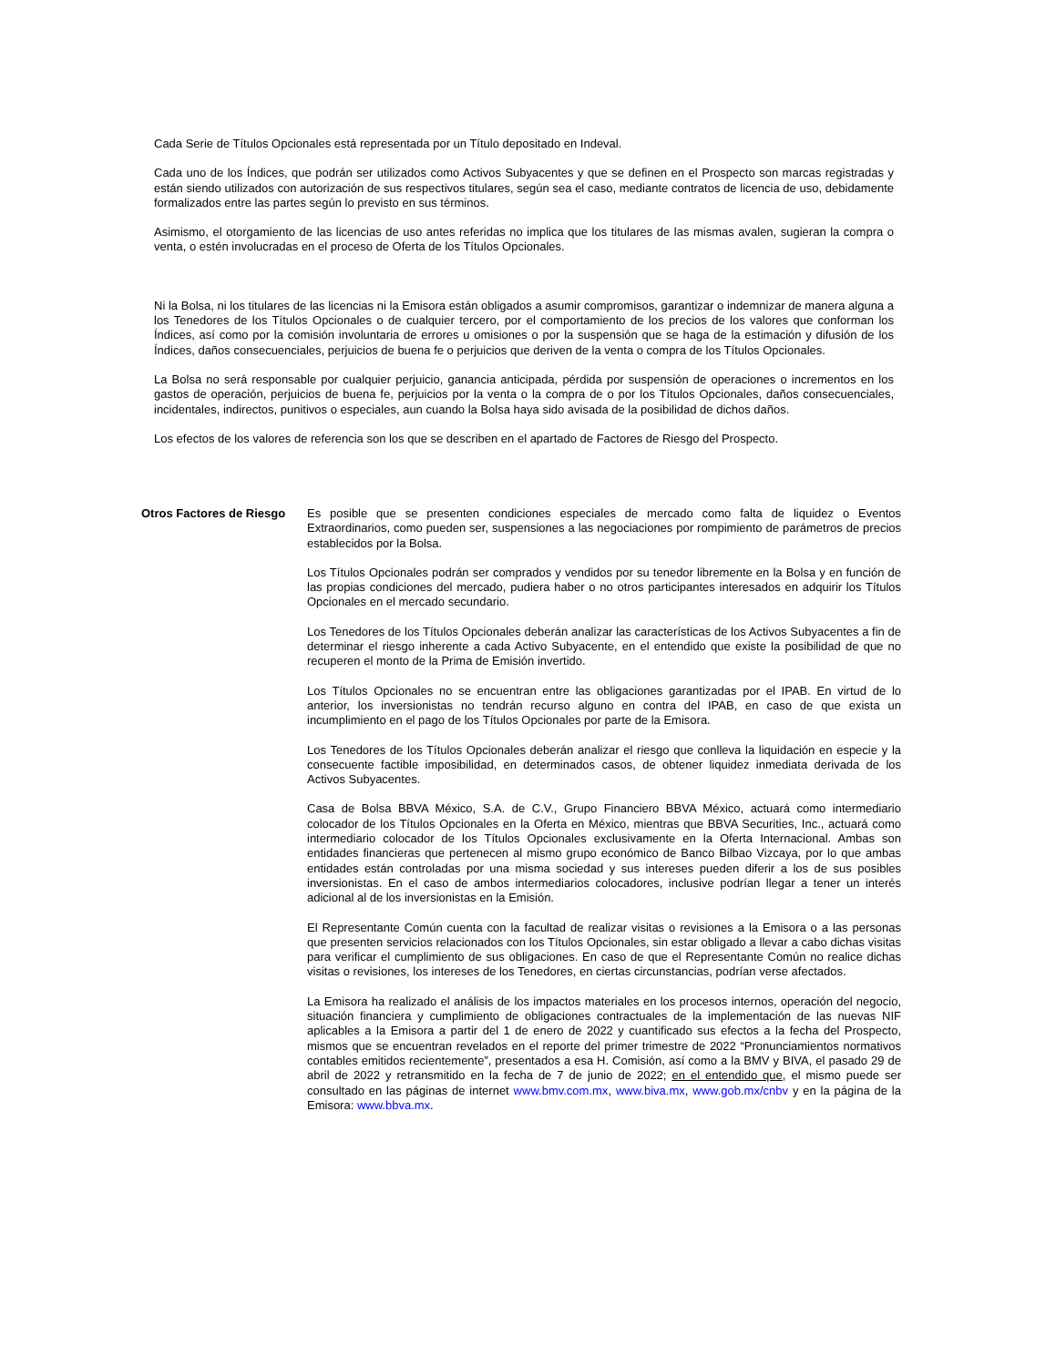Cada Serie de Títulos Opcionales está representada por un Título depositado en Indeval.
Cada uno de los Índices, que podrán ser utilizados como Activos Subyacentes y que se definen en el Prospecto son marcas registradas y están siendo utilizados con autorización de sus respectivos titulares, según sea el caso, mediante contratos de licencia de uso, debidamente formalizados entre las partes según lo previsto en sus términos.
Asimismo, el otorgamiento de las licencias de uso antes referidas no implica que los titulares de las mismas avalen, sugieran la compra o venta, o estén involucradas en el proceso de Oferta de los Títulos Opcionales.
Ni la Bolsa, ni los titulares de las licencias ni la Emisora están obligados a asumir compromisos, garantizar o indemnizar de manera alguna a los Tenedores de los Títulos Opcionales o de cualquier tercero, por el comportamiento de los precios de los valores que conforman los Índices, así como por la comisión involuntaria de errores u omisiones o por la suspensión que se haga de la estimación y difusión de los Índices, daños consecuenciales, perjuicios de buena fe o perjuicios que deriven de la venta o compra de los Títulos Opcionales.
La Bolsa no será responsable por cualquier perjuicio, ganancia anticipada, pérdida por suspensión de operaciones o incrementos en los gastos de operación, perjuicios de buena fe, perjuicios por la venta o la compra de o por los Títulos Opcionales, daños consecuenciales, incidentales, indirectos, punitivos o especiales, aun cuando la Bolsa haya sido avisada de la posibilidad de dichos daños.
Los efectos de los valores de referencia son los que se describen en el apartado de Factores de Riesgo del Prospecto.
Otros Factores de Riesgo
Es posible que se presenten condiciones especiales de mercado como falta de liquidez o Eventos Extraordinarios, como pueden ser, suspensiones a las negociaciones por rompimiento de parámetros de precios establecidos por la Bolsa.
Los Títulos Opcionales podrán ser comprados y vendidos por su tenedor libremente en la Bolsa y en función de las propias condiciones del mercado, pudiera haber o no otros participantes interesados en adquirir los Títulos Opcionales en el mercado secundario.
Los Tenedores de los Títulos Opcionales deberán analizar las características de los Activos Subyacentes a fin de determinar el riesgo inherente a cada Activo Subyacente, en el entendido que existe la posibilidad de que no recuperen el monto de la Prima de Emisión invertido.
Los Títulos Opcionales no se encuentran entre las obligaciones garantizadas por el IPAB. En virtud de lo anterior, los inversionistas no tendrán recurso alguno en contra del IPAB, en caso de que exista un incumplimiento en el pago de los Títulos Opcionales por parte de la Emisora.
Los Tenedores de los Títulos Opcionales deberán analizar el riesgo que conlleva la liquidación en especie y la consecuente factible imposibilidad, en determinados casos, de obtener liquidez inmediata derivada de los Activos Subyacentes.
Casa de Bolsa BBVA México, S.A. de C.V., Grupo Financiero BBVA México, actuará como intermediario colocador de los Títulos Opcionales en la Oferta en México, mientras que BBVA Securities, Inc., actuará como intermediario colocador de los Títulos Opcionales exclusivamente en la Oferta Internacional. Ambas son entidades financieras que pertenecen al mismo grupo económico de Banco Bilbao Vizcaya, por lo que ambas entidades están controladas por una misma sociedad y sus intereses pueden diferir a los de sus posibles inversionistas. En el caso de ambos intermediarios colocadores, inclusive podrían llegar a tener un interés adicional al de los inversionistas en la Emisión.
El Representante Común cuenta con la facultad de realizar visitas o revisiones a la Emisora o a las personas que presenten servicios relacionados con los Títulos Opcionales, sin estar obligado a llevar a cabo dichas visitas para verificar el cumplimiento de sus obligaciones. En caso de que el Representante Común no realice dichas visitas o revisiones, los intereses de los Tenedores, en ciertas circunstancias, podrían verse afectados.
La Emisora ha realizado el análisis de los impactos materiales en los procesos internos, operación del negocio, situación financiera y cumplimiento de obligaciones contractuales de la implementación de las nuevas NIF aplicables a la Emisora a partir del 1 de enero de 2022 y cuantificado sus efectos a la fecha del Prospecto, mismos que se encuentran revelados en el reporte del primer trimestre de 2022 “Pronunciamientos normativos contables emitidos recientemente”, presentados a esa H. Comisión, así como a la BMV y BIVA, el pasado 29 de abril de 2022 y retransmitido en la fecha de 7 de junio de 2022; en el entendido que, el mismo puede ser consultado en las páginas de internet www.bmv.com.mx, www.biva.mx, www.gob.mx/cnbv y en la página de la Emisora: www.bbva.mx.